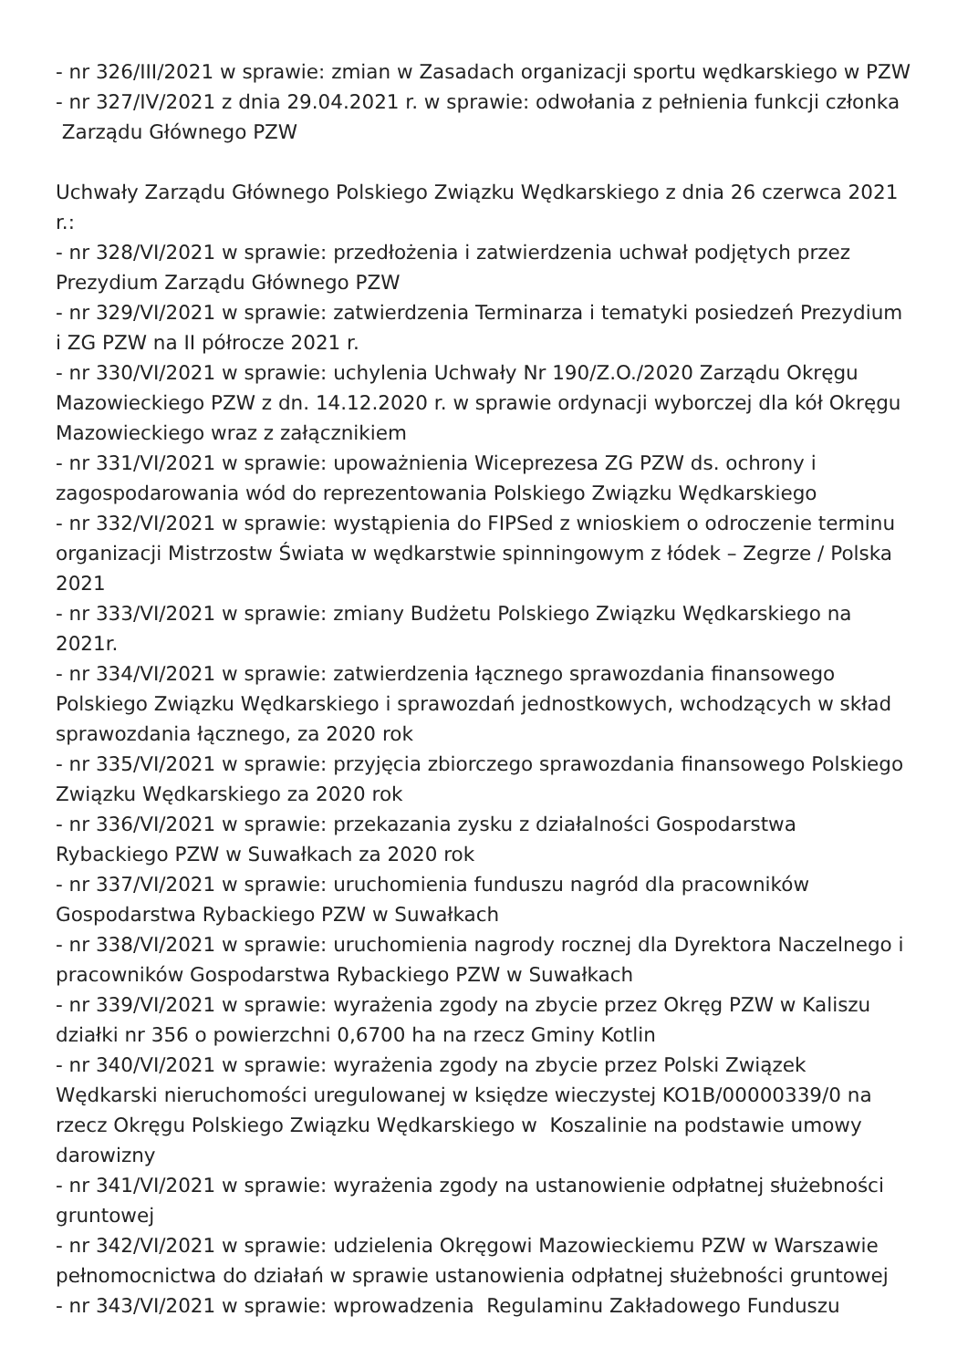- nr 326/III/2021 w sprawie: zmian w Zasadach organizacji sportu wędkarskiego w PZW
- nr 327/IV/2021 z dnia 29.04.2021 r. w sprawie: odwołania z pełnienia funkcji członka
Zarządu Głównego PZW
Uchwały Zarządu Głównego Polskiego Związku Wędkarskiego z dnia 26 czerwca 2021 r.:
- nr 328/VI/2021 w sprawie: przedłożenia i zatwierdzenia uchwał podjętych przez Prezydium Zarządu Głównego PZW
- nr 329/VI/2021 w sprawie: zatwierdzenia Terminarza i tematyki posiedzeń Prezydium i ZG PZW na II półrocze 2021 r.
- nr 330/VI/2021 w sprawie: uchylenia Uchwały Nr 190/Z.O./2020 Zarządu Okręgu Mazowieckiego PZW z dn. 14.12.2020 r. w sprawie ordynacji wyborczej dla kół Okręgu Mazowieckiego wraz z załącznikiem
- nr 331/VI/2021 w sprawie: upoważnienia Wiceprezesa ZG PZW ds. ochrony i zagospodarowania wód do reprezentowania Polskiego Związku Wędkarskiego
- nr 332/VI/2021 w sprawie: wystąpienia do FIPSed z wnioskiem o odroczenie terminu organizacji Mistrzostw Świata w wędkarstwie spinningowym z łódek – Zegrze / Polska 2021
- nr 333/VI/2021 w sprawie: zmiany Budżetu Polskiego Związku Wędkarskiego na 2021r.
- nr 334/VI/2021 w sprawie: zatwierdzenia łącznego sprawozdania finansowego Polskiego Związku Wędkarskiego i sprawozdań jednostkowych, wchodzących w skład sprawozdania łącznego, za 2020 rok
- nr 335/VI/2021 w sprawie: przyjęcia zbiorczego sprawozdania finansowego Polskiego Związku Wędkarskiego za 2020 rok
- nr 336/VI/2021 w sprawie: przekazania zysku z działalności Gospodarstwa Rybackiego PZW w Suwałkach za 2020 rok
- nr 337/VI/2021 w sprawie: uruchomienia funduszu nagród dla pracowników Gospodarstwa Rybackiego PZW w Suwałkach
- nr 338/VI/2021 w sprawie: uruchomienia nagrody rocznej dla Dyrektora Naczelnego i pracowników Gospodarstwa Rybackiego PZW w Suwałkach
- nr 339/VI/2021 w sprawie: wyrażenia zgody na zbycie przez Okręg PZW w Kaliszu działki nr 356 o powierzchni 0,6700 ha na rzecz Gminy Kotlin
- nr 340/VI/2021 w sprawie: wyrażenia zgody na zbycie przez Polski Związek Wędkarski nieruchomości uregulowanej w księdze wieczystej KO1B/00000339/0 na rzecz Okręgu Polskiego Związku Wędkarskiego w Koszalinie na podstawie umowy darowizny
- nr 341/VI/2021 w sprawie: wyrażenia zgody na ustanowienie odpłatnej służebności gruntowej
- nr 342/VI/2021 w sprawie: udzielenia Okręgowi Mazowieckiemu PZW w Warszawie pełnomocnictwa do działań w sprawie ustanowienia odpłatnej służebności gruntowej
- nr 343/VI/2021 w sprawie: wprowadzenia Regulaminu Zakładowego Funduszu